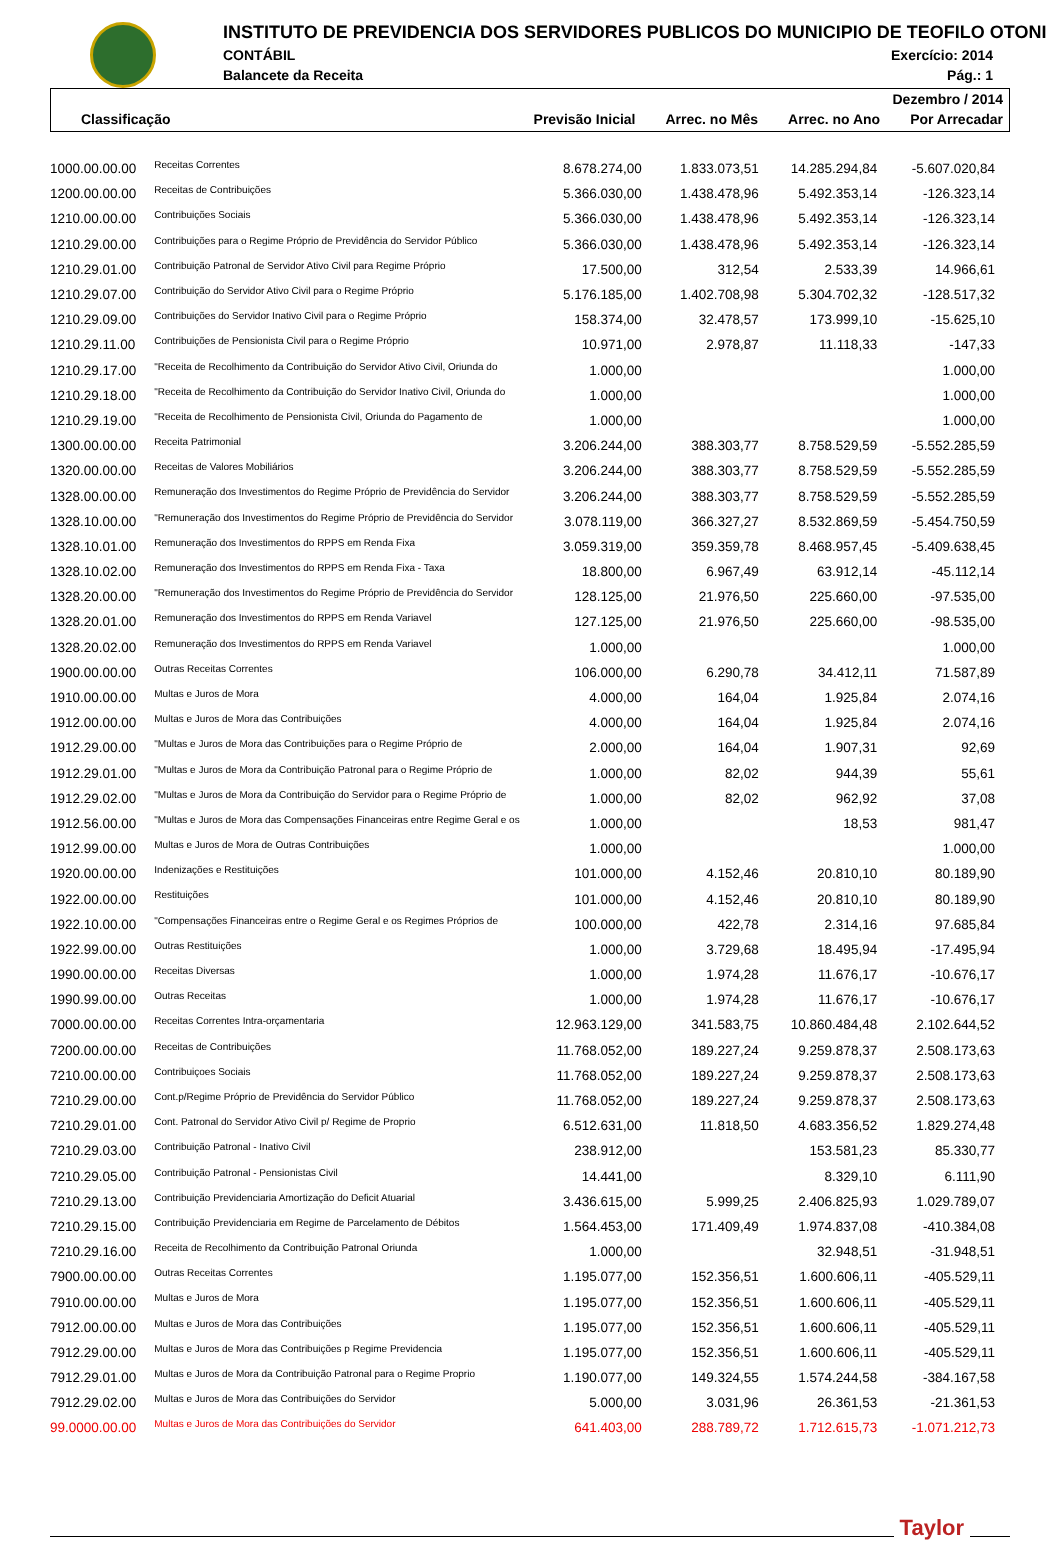INSTITUTO DE PREVIDENCIA DOS SERVIDORES PUBLICOS DO MUNICIPIO DE TEOFILO OTONI
CONTÁBIL Exercício: 2014
Balancete da Receita Pág.: 1
Dezembro / 2014
Classificação
Previsão Inicial Arrec. no Mês Arrec. no Ano Por Arrecadar
| 1000.00.00.00 | Receitas Correntes | 8.678.274,00 | 1.833.073,51 | 14.285.294,84 | -5.607.020,84 |
| 1200.00.00.00 | Receitas de Contribuições | 5.366.030,00 | 1.438.478,96 | 5.492.353,14 | -126.323,14 |
| 1210.00.00.00 | Contribuições Sociais | 5.366.030,00 | 1.438.478,96 | 5.492.353,14 | -126.323,14 |
| 1210.29.00.00 | Contribuições para o Regime Próprio de Previdência do Servidor Público | 5.366.030,00 | 1.438.478,96 | 5.492.353,14 | -126.323,14 |
| 1210.29.01.00 | Contribuição Patronal de Servidor Ativo Civil para Regime Próprio | 17.500,00 | 312,54 | 2.533,39 | 14.966,61 |
| 1210.29.07.00 | Contribuição do Servidor Ativo Civil para o Regime Próprio | 5.176.185,00 | 1.402.708,98 | 5.304.702,32 | -128.517,32 |
| 1210.29.09.00 | Contribuições do Servidor Inativo Civil para o Regime Próprio | 158.374,00 | 32.478,57 | 173.999,10 | -15.625,10 |
| 1210.29.11.00 | Contribuições de Pensionista Civil para o Regime Próprio | 10.971,00 | 2.978,87 | 11.118,33 | -147,33 |
| 1210.29.17.00 | "Receita de Recolhimento da Contribuição do Servidor Ativo Civil, Oriunda do | 1.000,00 | | | 1.000,00 |
| 1210.29.18.00 | "Receita de Recolhimento da Contribuição do Servidor Inativo Civil, Oriunda do | 1.000,00 | | | 1.000,00 |
| 1210.29.19.00 | "Receita de Recolhimento de Pensionista Civil, Oriunda do Pagamento de | 1.000,00 | | | 1.000,00 |
| 1300.00.00.00 | Receita Patrimonial | 3.206.244,00 | 388.303,77 | 8.758.529,59 | -5.552.285,59 |
| 1320.00.00.00 | Receitas de Valores Mobiliários | 3.206.244,00 | 388.303,77 | 8.758.529,59 | -5.552.285,59 |
| 1328.00.00.00 | Remuneração dos Investimentos do Regime Próprio de Previdência do Servidor | 3.206.244,00 | 388.303,77 | 8.758.529,59 | -5.552.285,59 |
| 1328.10.00.00 | "Remuneração dos Investimentos do Regime Próprio de Previdência do Servidor | 3.078.119,00 | 366.327,27 | 8.532.869,59 | -5.454.750,59 |
| 1328.10.01.00 | Remuneração dos Investimentos do RPPS em Renda Fixa | 3.059.319,00 | 359.359,78 | 8.468.957,45 | -5.409.638,45 |
| 1328.10.02.00 | Remuneração dos Investimentos do RPPS em Renda Fixa - Taxa | 18.800,00 | 6.967,49 | 63.912,14 | -45.112,14 |
| 1328.20.00.00 | "Remuneração dos Investimentos do Regime Próprio de Previdência do Servidor | 128.125,00 | 21.976,50 | 225.660,00 | -97.535,00 |
| 1328.20.01.00 | Remuneração dos Investimentos do RPPS em Renda Variavel | 127.125,00 | 21.976,50 | 225.660,00 | -98.535,00 |
| 1328.20.02.00 | Remuneração dos Investimentos do RPPS em Renda Variavel | 1.000,00 | | | 1.000,00 |
| 1900.00.00.00 | Outras Receitas Correntes | 106.000,00 | 6.290,78 | 34.412,11 | 71.587,89 |
| 1910.00.00.00 | Multas e Juros de Mora | 4.000,00 | 164,04 | 1.925,84 | 2.074,16 |
| 1912.00.00.00 | Multas e Juros de Mora das Contribuições | 4.000,00 | 164,04 | 1.925,84 | 2.074,16 |
| 1912.29.00.00 | "Multas e Juros de Mora das Contribuições para o Regime Próprio de | 2.000,00 | 164,04 | 1.907,31 | 92,69 |
| 1912.29.01.00 | "Multas e Juros de Mora da Contribuição Patronal para o Regime Próprio de | 1.000,00 | 82,02 | 944,39 | 55,61 |
| 1912.29.02.00 | "Multas e Juros de Mora da Contribuição do Servidor para o Regime Próprio de | 1.000,00 | 82,02 | 962,92 | 37,08 |
| 1912.56.00.00 | "Multas e Juros de Mora das Compensações Financeiras entre Regime Geral e os | 1.000,00 | | 18,53 | 981,47 |
| 1912.99.00.00 | Multas e Juros de Mora de Outras Contribuições | 1.000,00 | | | 1.000,00 |
| 1920.00.00.00 | Indenizações e Restituições | 101.000,00 | 4.152,46 | 20.810,10 | 80.189,90 |
| 1922.00.00.00 | Restituições | 101.000,00 | 4.152,46 | 20.810,10 | 80.189,90 |
| 1922.10.00.00 | "Compensações Financeiras entre o Regime Geral e os Regimes Próprios de | 100.000,00 | 422,78 | 2.314,16 | 97.685,84 |
| 1922.99.00.00 | Outras Restituições | 1.000,00 | 3.729,68 | 18.495,94 | -17.495,94 |
| 1990.00.00.00 | Receitas Diversas | 1.000,00 | 1.974,28 | 11.676,17 | -10.676,17 |
| 1990.99.00.00 | Outras Receitas | 1.000,00 | 1.974,28 | 11.676,17 | -10.676,17 |
| 7000.00.00.00 | Receitas Correntes Intra-orçamentaria | 12.963.129,00 | 341.583,75 | 10.860.484,48 | 2.102.644,52 |
| 7200.00.00.00 | Receitas de Contribuições | 11.768.052,00 | 189.227,24 | 9.259.878,37 | 2.508.173,63 |
| 7210.00.00.00 | Contribuiçoes Sociais | 11.768.052,00 | 189.227,24 | 9.259.878,37 | 2.508.173,63 |
| 7210.29.00.00 | Cont.p/Regime Próprio de Previdência do Servidor Público | 11.768.052,00 | 189.227,24 | 9.259.878,37 | 2.508.173,63 |
| 7210.29.01.00 | Cont. Patronal do Servidor Ativo Civil p/ Regime de Proprio | 6.512.631,00 | 11.818,50 | 4.683.356,52 | 1.829.274,48 |
| 7210.29.03.00 | Contribuição Patronal - Inativo Civil | 238.912,00 | | 153.581,23 | 85.330,77 |
| 7210.29.05.00 | Contribuição Patronal - Pensionistas Civil | 14.441,00 | | 8.329,10 | 6.111,90 |
| 7210.29.13.00 | Contribuição Previdenciaria Amortização do Deficit Atuarial | 3.436.615,00 | 5.999,25 | 2.406.825,93 | 1.029.789,07 |
| 7210.29.15.00 | Contribuição Previdenciaria em Regime de Parcelamento de Débitos | 1.564.453,00 | 171.409,49 | 1.974.837,08 | -410.384,08 |
| 7210.29.16.00 | Receita de Recolhimento da Contribuição Patronal Oriunda | 1.000,00 | | 32.948,51 | -31.948,51 |
| 7900.00.00.00 | Outras Receitas Correntes | 1.195.077,00 | 152.356,51 | 1.600.606,11 | -405.529,11 |
| 7910.00.00.00 | Multas e Juros de Mora | 1.195.077,00 | 152.356,51 | 1.600.606,11 | -405.529,11 |
| 7912.00.00.00 | Multas e Juros de Mora das Contribuições | 1.195.077,00 | 152.356,51 | 1.600.606,11 | -405.529,11 |
| 7912.29.00.00 | Multas e Juros de Mora das Contribuições p Regime Previdencia | 1.195.077,00 | 152.356,51 | 1.600.606,11 | -405.529,11 |
| 7912.29.01.00 | Multas e Juros de Mora da Contribuição Patronal para o Regime Proprio | 1.190.077,00 | 149.324,55 | 1.574.244,58 | -384.167,58 |
| 7912.29.02.00 | Multas e Juros de Mora das Contribuições do Servidor | 5.000,00 | 3.031,96 | 26.361,53 | -21.361,53 |
| 99.0000.00.00 | Multas e Juros de Mora das Contribuições do Servidor | 641.403,00 | 288.789,72 | 1.712.615,73 | -1.071.212,73 |
Taylor